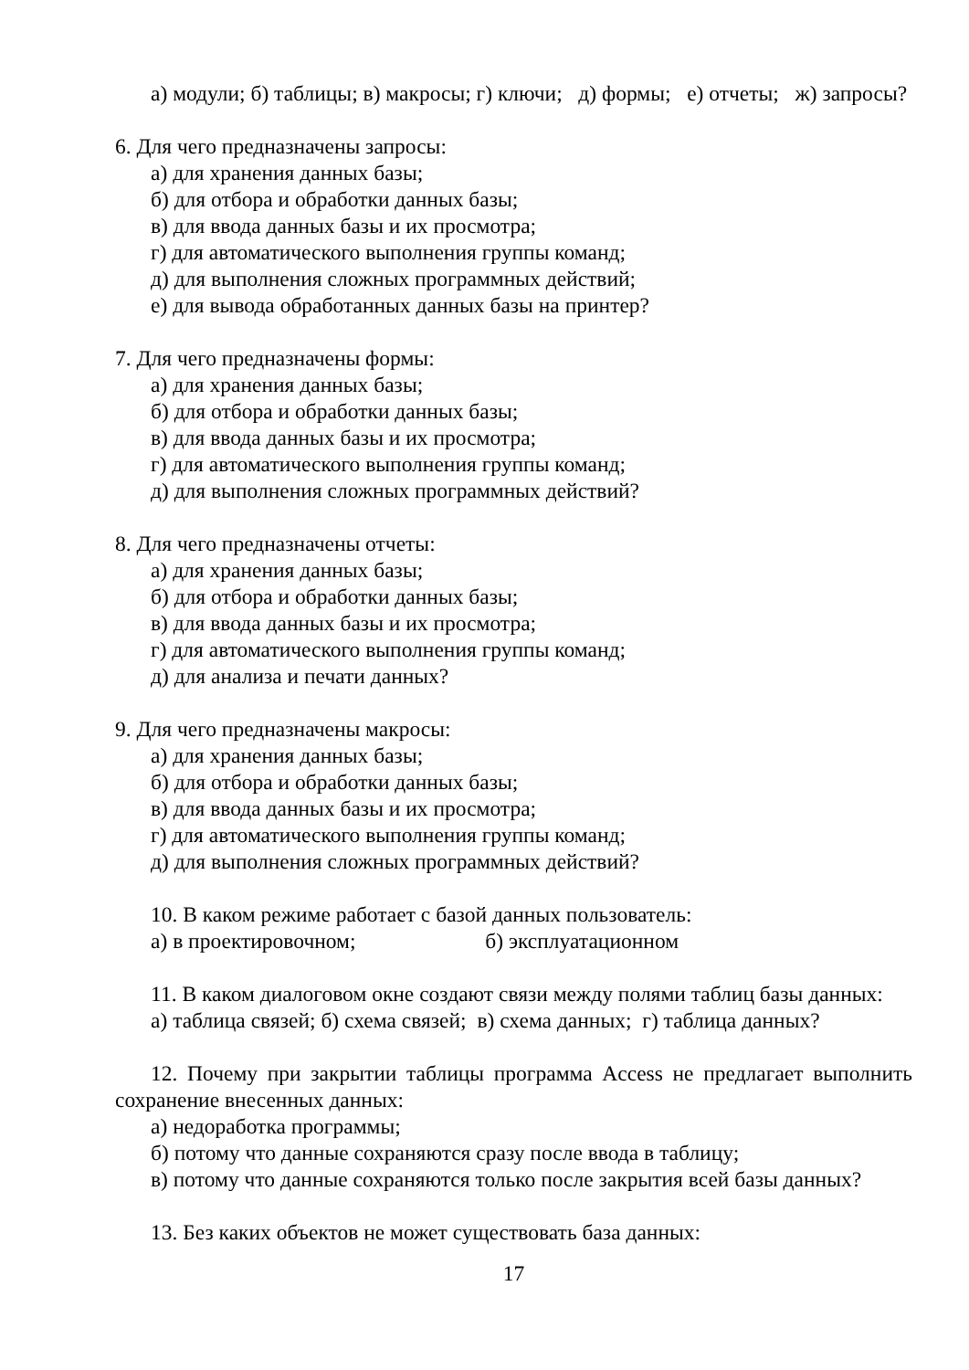а) модули; б) таблицы; в) макросы; г) ключи; д) формы; е) отчеты; ж) запросы?
6. Для чего предназначены запросы:
а) для хранения данных базы;
б) для отбора и обработки данных базы;
в) для ввода данных базы и их просмотра;
г) для автоматического выполнения группы команд;
д) для выполнения сложных программных действий;
е) для вывода обработанных данных базы на принтер?
7. Для чего предназначены формы:
а) для хранения данных базы;
б) для отбора и обработки данных базы;
в) для ввода данных базы и их просмотра;
г) для автоматического выполнения группы команд;
д) для выполнения сложных программных действий?
8. Для чего предназначены отчеты:
а) для хранения данных базы;
б) для отбора и обработки данных базы;
в) для ввода данных базы и их просмотра;
г) для автоматического выполнения группы команд;
д) для анализа и печати данных?
9. Для чего предназначены макросы:
а) для хранения данных базы;
б) для отбора и обработки данных базы;
в) для ввода данных базы и их просмотра;
г) для автоматического выполнения группы команд;
д) для выполнения сложных программных действий?
10. В каком режиме работает с базой данных пользователь:
а) в проектировочном; б) эксплуатационном
11. В каком диалоговом окне создают связи между полями таблиц базы данных:
а) таблица связей; б) схема связей; в) схема данных; г) таблица данных?
12. Почему при закрытии таблицы программа Access не предлагает выполнить сохранение внесенных данных:
а) недоработка программы;
б) потому что данные сохраняются сразу после ввода в таблицу;
в) потому что данные сохраняются только после закрытия всей базы данных?
13. Без каких объектов не может существовать база данных:
17